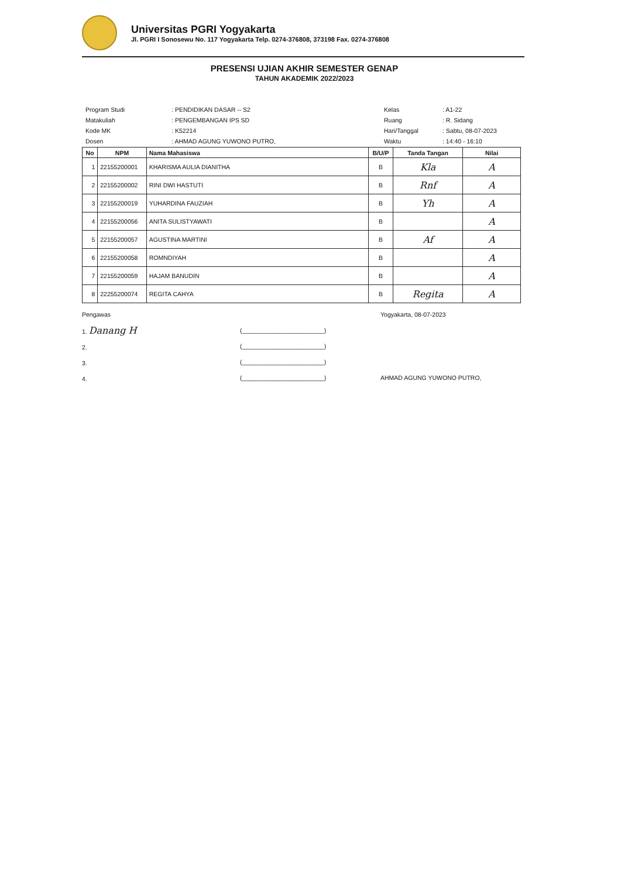Universitas PGRI Yogyakarta
Jl. PGRI I Sonosewu No. 117 Yogyakarta Telp. 0274-376808, 373198 Fax. 0274-376808
PRESENSI UJIAN AKHIR SEMESTER GENAP
TAHUN AKADEMIK 2022/2023
| Program Studi | : PENDIDIKAN DASAR -- S2 |
| Matakuliah | : PENGEMBANGAN IPS SD |
| Kode MK | : K52214 |
| Dosen | : AHMAD AGUNG YUWONO PUTRO, |
| Kelas | : A1-22 |
| Ruang | : R. Sidang |
| Hari/Tanggal | : Sabtu, 08-07-2023 |
| Waktu | : 14:40 - 16:10 |
| No | NPM | Nama Mahasiswa | B/U/P | Tanda Tangan | Nilai |
| --- | --- | --- | --- | --- | --- |
| 1 | 22155200001 | KHARISMA AULIA DIANITHA | B | Kla | A |
| 2 | 22155200002 | RINI DWI HASTUTI | B | Rnf | A |
| 3 | 22155200019 | YUHARDINA FAUZIAH | B | Yh | A |
| 4 | 22155200056 | ANITA SULISTYAWATI | B | | A |
| 5 | 22155200057 | AGUSTINA MARTINI | B | Af | A |
| 6 | 22155200058 | ROMNDIYAH | B | | A |
| 7 | 22155200059 | HAJAM BANUDIN | B | | A |
| 8 | 22255200074 | REGITA CAHYA | B | Regita | A |
Pengawas
1. Danang H
2.
3.
4.
(________________________)
(________________________)
(________________________)
(________________________)
Yogyakarta, 08-07-2023
AHMAD AGUNG YUWONO PUTRO,